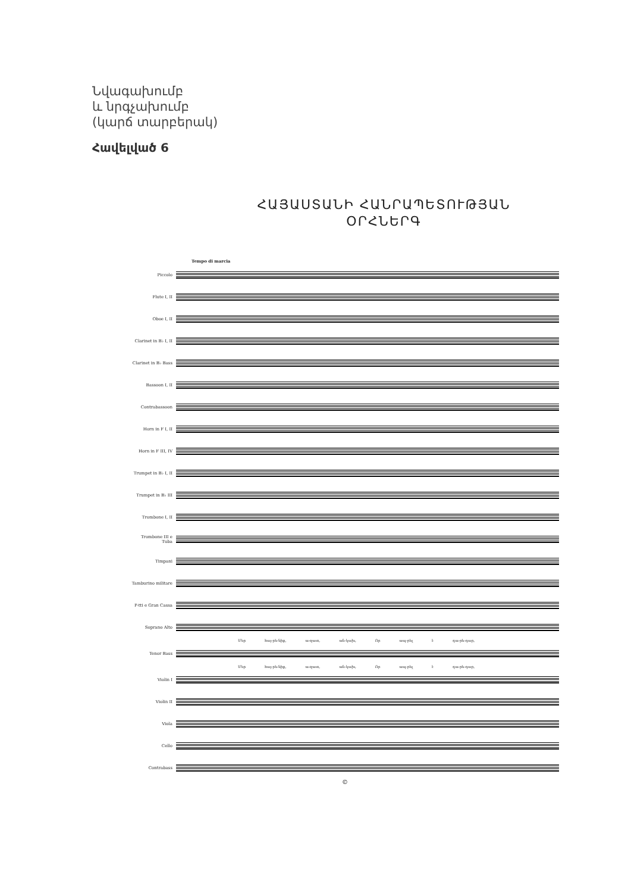Նվագախումբ
և նրգչախումբ
(կարճ տարբերակ)
Հավելված 6
ՀԱՅԱՍՏԱՆԻ ՀԱՆՐԱՊԵՏՈՒԹՅԱՆ
ՕՐՀՆԵՐԳ
Tempo di marcia
Piccolo
Flute I, II
Oboe I, II
Clarinet in B♭ I, II
Clarinet in B♭ Bass
Bassoon I, II
Contrabassoon
Horn in F I, II
Horn in F III, IV
Trumpet in B♭ I, II
Trumpet in B♭ III
Trombone I, II
Trombone III e Tuba
Timpani
Tamburino militare
P-tti e Gran Cassa
Soprano Alto
Մեր հայ-րե-նիք, ա-զատ, ան-կախ, Որ ապ-րել է դա-րե-դար,
Tenor Bass
Մեր հայ-րե-նիք, ա-զատ, ան-կախ, Որ ապ-րել է դա-րե-դար,
Violin I
Violin II
Viola
Cello
Contrabass
©